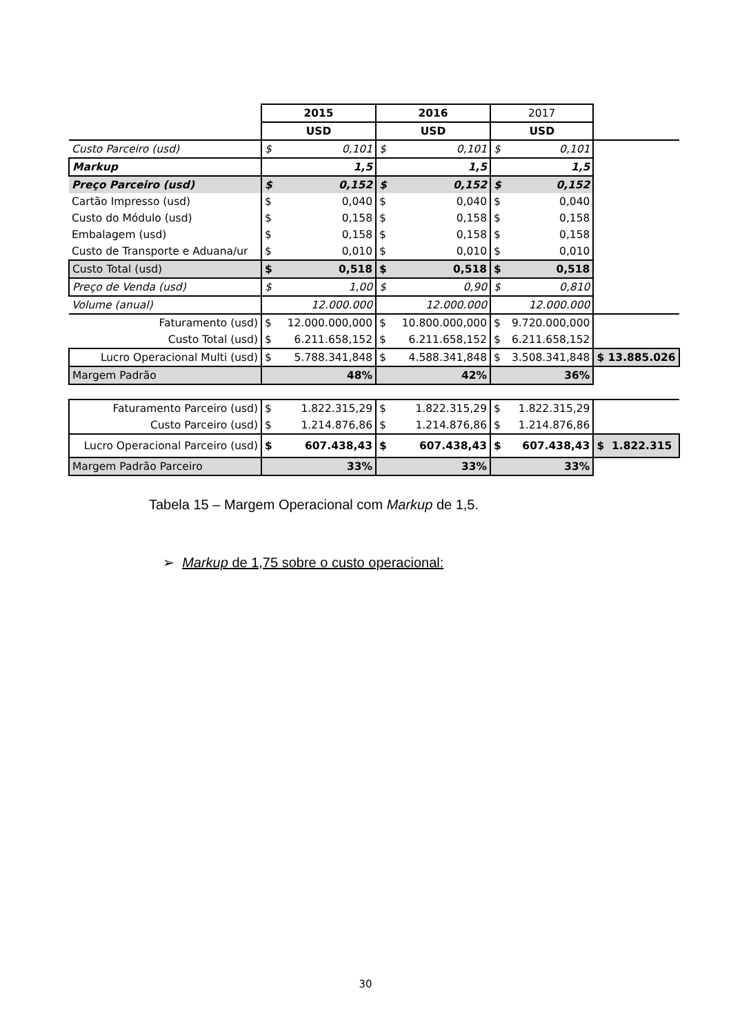| | 2015 | | 2016 | | 2017 | | |
| | USD | | USD | | USD | | |
| Custo Parceiro (usd) | $ | 0,101 | $ | 0,101 | $ | 0,101 | |
| Markup | | 1,5 | | 1,5 | | 1,5 | |
| Preço Parceiro (usd) | $ | 0,152 | $ | 0,152 | $ | 0,152 | |
| Cartão Impresso (usd) | $ | 0,040 | $ | 0,040 | $ | 0,040 | |
| Custo do Módulo (usd) | $ | 0,158 | $ | 0,158 | $ | 0,158 | |
| Embalagem (usd) | $ | 0,158 | $ | 0,158 | $ | 0,158 | |
| Custo de Transporte e Aduana/ur | $ | 0,010 | $ | 0,010 | $ | 0,010 | |
| Custo Total (usd) | $ | 0,518 | $ | 0,518 | $ | 0,518 | |
| Preço de Venda (usd) | $ | 1,00 | $ | 0,90 | $ | 0,810 | |
| Volume (anual) | | 12.000.000 | | 12.000.000 | | 12.000.000 | |
| Faturamento (usd) | $ | 12.000.000,000 | $ | 10.800.000,000 | $ | 9.720.000,000 | |
| Custo Total (usd) | $ | 6.211.658,152 | $ | 6.211.658,152 | $ | 6.211.658,152 | |
| Lucro Operacional Multi (usd) | $ | 5.788.341,848 | $ | 4.588.341,848 | $ | 3.508.341,848 | $ 13.885.026 |
| Margem Padrão | | 48% | | 42% | | 36% | |
| Faturamento Parceiro (usd) | $ | 1.822.315,29 | $ | 1.822.315,29 | $ | 1.822.315,29 | |
| Custo Parceiro (usd) | $ | 1.214.876,86 | $ | 1.214.876,86 | $ | 1.214.876,86 | |
| Lucro Operacional Parceiro (usd) | $ | 607.438,43 | $ | 607.438,43 | $ | 607.438,43 | $ 1.822.315 |
| Margem Padrão Parceiro | | 33% | | 33% | | 33% | |
Tabela 15 – Margem Operacional com Markup de 1,5.
➢ Markup de 1,75 sobre o custo operacional:
30